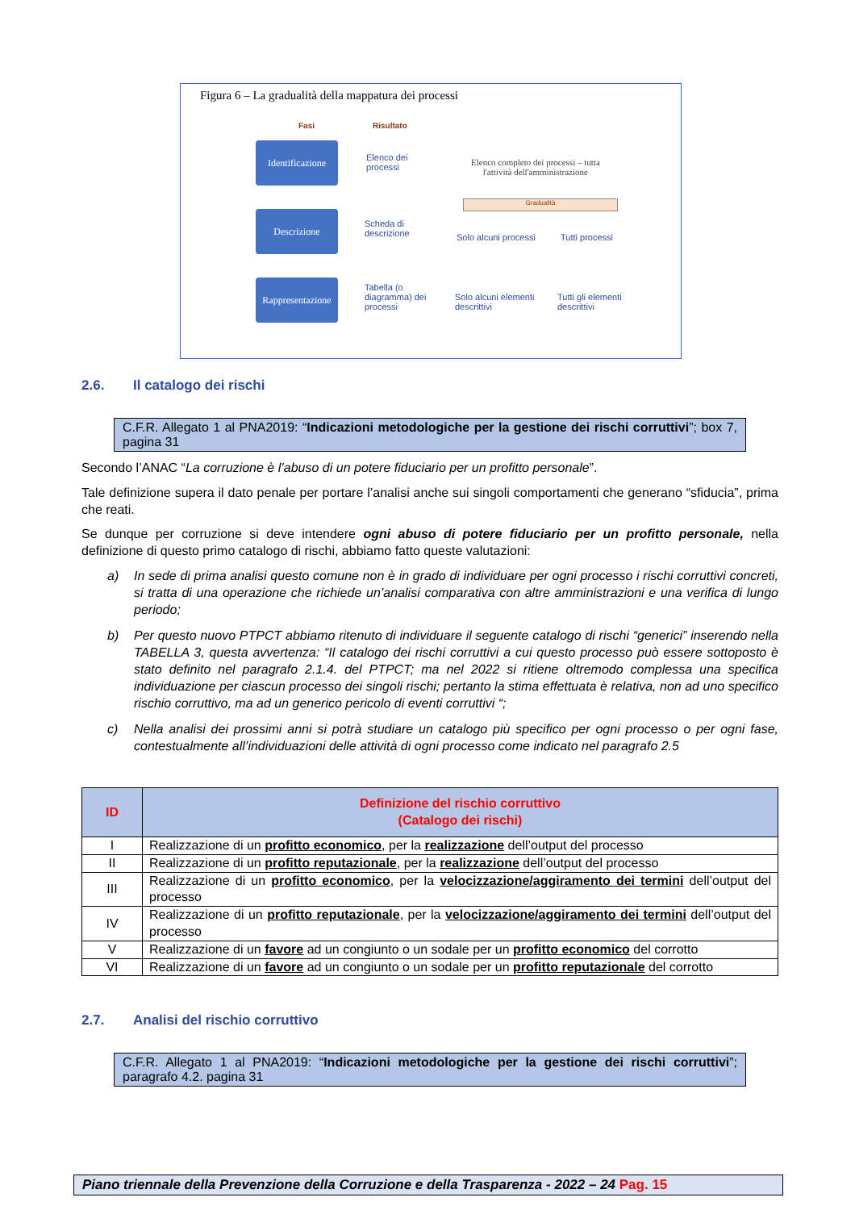Figura 6 – La gradualità della mappatura dei processi
Fasi Risultato
Identificazione
Descrizione
Rappresentazione
Elenco dei
processi
Scheda di
descrizione
Tabella (o
diagramma) dei
processi
Elenco completo dei processi – tutta
l'attività dell'amministrazione
Gradualità
Solo alcuni processi Tutti processi
Solo alcuni elementi
descrittivi
Tutti gli elementi
descrittivi
2.6. Il catalogo dei rischi
C.F.R. Allegato 1 al PNA2019: “Indicazioni metodologiche per la gestione dei rischi corruttivi”; box 7, pagina 31
Secondo l’ANAC “La corruzione è l’abuso di un potere fiduciario per un profitto personale”.
Tale definizione supera il dato penale per portare l’analisi anche sui singoli comportamenti che generano “sfiducia”, prima che reati.
Se dunque per corruzione si deve intendere ogni abuso di potere fiduciario per un profitto personale, nella definizione di questo primo catalogo di rischi, abbiamo fatto queste valutazioni:
a) In sede di prima analisi questo comune non è in grado di individuare per ogni processo i rischi corruttivi concreti, si tratta di una operazione che richiede un’analisi comparativa con altre amministrazioni e una verifica di lungo periodo;
b) Per questo nuovo PTPCT abbiamo ritenuto di individuare il seguente catalogo di rischi “generici” inserendo nella TABELLA 3, questa avvertenza: “Il catalogo dei rischi corruttivi a cui questo processo può essere sottoposto è stato definito nel paragrafo 2.1.4. del PTPCT; ma nel 2022 si ritiene oltremodo complessa una specifica individuazione per ciascun processo dei singoli rischi; pertanto la stima effettuata è relativa, non ad uno specifico rischio corruttivo, ma ad un generico pericolo di eventi corruttivi “;
c) Nella analisi dei prossimi anni si potrà studiare un catalogo più specifico per ogni processo o per ogni fase, contestualmente all’individuazioni delle attività di ogni processo come indicato nel paragrafo 2.5
| ID | Definizione del rischio corruttivo (Catalogo dei rischi) |
| --- | --- |
| I | Realizzazione di un profitto economico , per la realizzazione dell’output del processo |
| II | Realizzazione di un profitto reputazionale , per la realizzazione dell’output del processo |
| III | Realizzazione di un profitto economico , per la velocizzazione/aggiramento dei termini dell’output del processo |
| IV | Realizzazione di un profitto reputazionale , per la velocizzazione/aggiramento dei termini dell’output del processo |
| V | Realizzazione di un favore ad un congiunto o un sodale per un profitto economico del corrotto |
| VI | Realizzazione di un favore ad un congiunto o un sodale per un profitto reputazionale del corrotto |
2.7. Analisi del rischio corruttivo
C.F.R. Allegato 1 al PNA2019: “Indicazioni metodologiche per la gestione dei rischi corruttivi”; paragrafo 4.2. pagina 31
Piano triennale della Prevenzione della Corruzione e della Trasparenza - 2022 – 24 Pag. 15